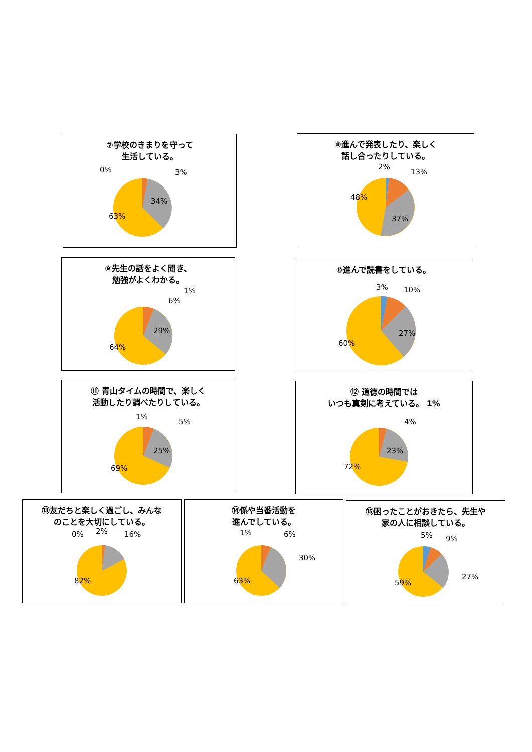⑦学校のきまりを守って
生活している。
34%
63%
0%
3%
⑧進んで発表したり、楽しく
話し合ったりしている。
37%
48%
2%
13%
⑨先生の話をよく聞き、
勉強がよくわかる。
29%
64%
1%
6%
⑩進んで読書をしている。
27%
60%
3%
10%
⑪ 青山タイムの時間で、楽しく
活動したり調べたりしている。
25%
69%
1%
5%
⑫ 道徳の時間では
いつも真剣に考えている。 1%
23%
72%
4%
⑬友だちと楽しく過ごし、みんな
のことを大切にしている。
82%
0%
2%
16%
⑭係や当番活動を
進んでしている。
63%
1%
6%
30%
⑮困ったことがおきたら、先生や
家の人に相談している。
59%
5%
9%
27%